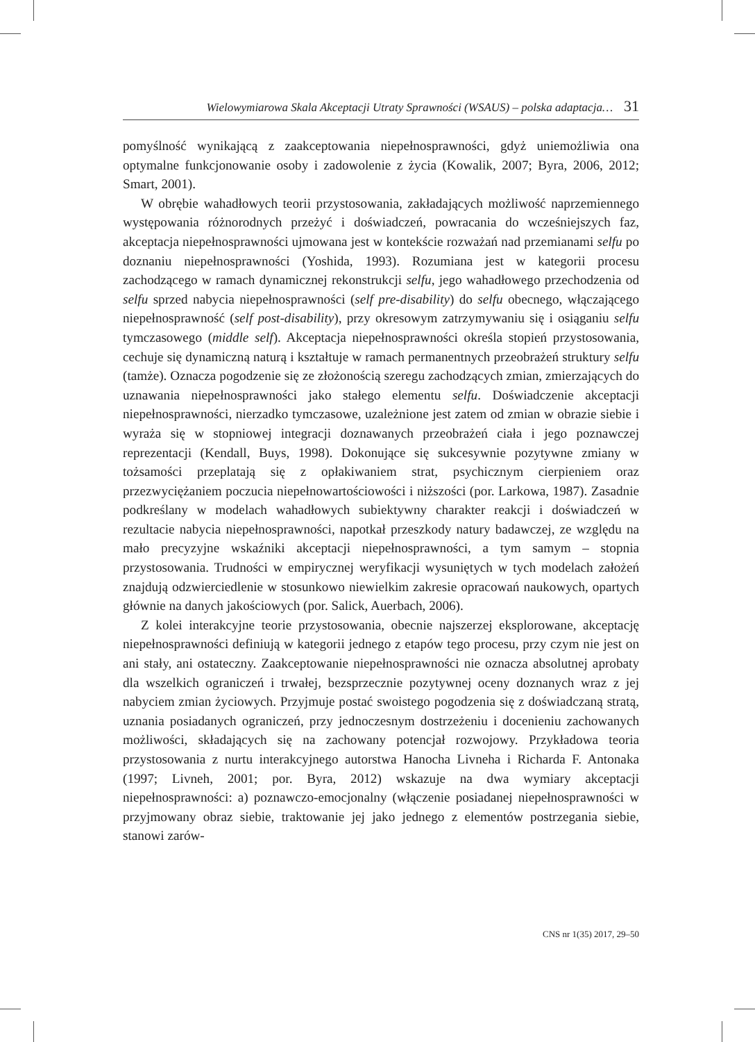Wielowymiarowa Skala Akceptacji Utraty Sprawności (WSAUS) – polska adaptacja… 31
pomyślność wynikającą z zaakceptowania niepełnosprawności, gdyż uniemożliwia ona optymalne funkcjonowanie osoby i zadowolenie z życia (Kowalik, 2007; Byra, 2006, 2012; Smart, 2001).
W obrębie wahadłowych teorii przystosowania, zakładających możliwość naprzemiennego występowania różnorodnych przeżyć i doświadczeń, powracania do wcześniejszych faz, akceptacja niepełnosprawności ujmowana jest w kontekście rozważań nad przemianami selfu po doznaniu niepełnosprawności (Yoshida, 1993). Rozumiana jest w kategorii procesu zachodzącego w ramach dynamicznej rekonstrukcji selfu, jego wahadłowego przechodzenia od selfu sprzed nabycia niepełnosprawności (self pre-disability) do selfu obecnego, włączającego niepełnosprawność (self post-disability), przy okresowym zatrzymywaniu się i osiąganiu selfu tymczasowego (middle self). Akceptacja niepełnosprawności określa stopień przystosowania, cechuje się dynamiczną naturą i kształtuje w ramach permanentnych przeobrażeń struktury selfu (tamże). Oznacza pogodzenie się ze złożonością szeregu zachodzących zmian, zmierzających do uznawania niepełnosprawności jako stałego elementu selfu. Doświadczenie akceptacji niepełnosprawności, nierzadko tymczasowe, uzależnione jest zatem od zmian w obrazie siebie i wyraża się w stopniowej integracji doznawanych przeobrażeń ciała i jego poznawczej reprezentacji (Kendall, Buys, 1998). Dokonujące się sukcesywnie pozytywne zmiany w tożsamości przeplatają się z opłakiwaniem strat, psychicznym cierpieniem oraz przezwyciężaniem poczucia niepełnowartościowości i niższości (por. Larkowa, 1987). Zasadnie podkreślany w modelach wahadłowych subiektywny charakter reakcji i doświadczeń w rezultacie nabycia niepełnosprawności, napotkał przeszkody natury badawczej, ze względu na mało precyzyjne wskaźniki akceptacji niepełnosprawności, a tym samym – stopnia przystosowania. Trudności w empirycznej weryfikacji wysuniętych w tych modelach założeń znajdują odzwierciedlenie w stosunkowo niewielkim zakresie opracowań naukowych, opartych głównie na danych jakościowych (por. Salick, Auerbach, 2006).
Z kolei interakcyjne teorie przystosowania, obecnie najszerzej eksplorowane, akceptację niepełnosprawności definiują w kategorii jednego z etapów tego procesu, przy czym nie jest on ani stały, ani ostateczny. Zaakceptowanie niepełnosprawności nie oznacza absolutnej aprobaty dla wszelkich ograniczeń i trwałej, bezsprzecznie pozytywnej oceny doznanych wraz z jej nabyciem zmian życiowych. Przyjmuje postać swoistego pogodzenia się z doświadczaną stratą, uznania posiadanych ograniczeń, przy jednoczesnym dostrzeżeniu i docenieniu zachowanych możliwości, składających się na zachowany potencjał rozwojowy. Przykładowa teoria przystosowania z nurtu interakcyjnego autorstwa Hanocha Livneha i Richarda F. Antonaka (1997; Livneh, 2001; por. Byra, 2012) wskazuje na dwa wymiary akceptacji niepełnosprawności: a) poznawczo-emocjonalny (włączenie posiadanej niepełnosprawności w przyjmowany obraz siebie, traktowanie jej jako jednego z elementów postrzegania siebie, stanowi zarów-
CNS nr 1(35) 2017, 29–50